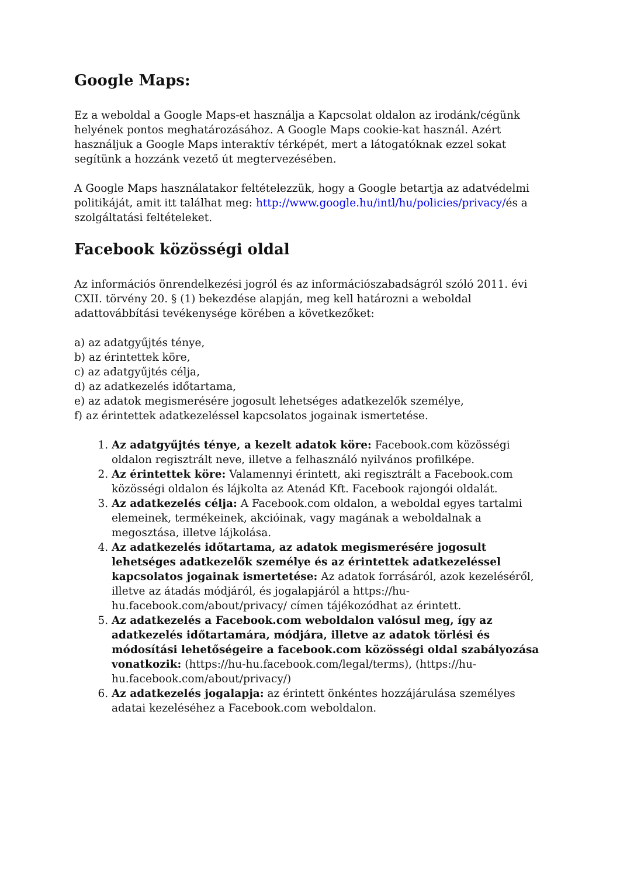Google Maps:
Ez a weboldal a Google Maps-et használja a Kapcsolat oldalon az irodánk/cégünk helyének pontos meghatározásához. A Google Maps cookie-kat használ. Azért használjuk a Google Maps interaktív térképét, mert a látogatóknak ezzel sokat segítünk a hozzánk vezető út megtervezésében.
A Google Maps használatakor feltételezzük, hogy a Google betartja az adatvédelmi politikáját, amit itt találhat meg: http://www.google.hu/intl/hu/policies/privacy/és a szolgáltatási feltételeket.
Facebook közösségi oldal
Az információs önrendelkezési jogról és az információszabadságról szóló 2011. évi CXII. törvény 20. § (1) bekezdése alapján, meg kell határozni a weboldal adattovábbítási tevékenysége körében a következőket:
a) az adatgyűjtés ténye,
b) az érintettek köre,
c) az adatgyűjtés célja,
d) az adatkezelés időtartama,
e) az adatok megismerésére jogosult lehetséges adatkezelők személye,
f) az érintettek adatkezeléssel kapcsolatos jogainak ismertetése.
1. Az adatgyűjtés ténye, a kezelt adatok köre: Facebook.com közösségi oldalon regisztrált neve, illetve a felhasználó nyilvános profilképe.
2. Az érintettek köre: Valamennyi érintett, aki regisztrált a Facebook.com közösségi oldalon és lájkolta az Atenád Kft. Facebook rajongói oldalát.
3. Az adatkezelés célja: A Facebook.com oldalon, a weboldal egyes tartalmi elemeinek, termékeinek, akcióinak, vagy magának a weboldalnak a megosztása, illetve lájkolása.
4. Az adatkezelés időtartama, az adatok megismerésére jogosult lehetséges adatkezelők személye és az érintettek adatkezeléssel kapcsolatos jogainak ismertetése: Az adatok forrásáról, azok kezeléséről, illetve az átadás módjáról, és jogalapjáról a https://hu-hu.facebook.com/about/privacy/ címen tájékozódhat az érintett.
5. Az adatkezelés a Facebook.com weboldalon valósul meg, így az adatkezelés időtartamára, módjára, illetve az adatok törlési és módosítási lehetőségeire a facebook.com közösségi oldal szabályozása vonatkozik: (https://hu-hu.facebook.com/legal/terms), (https://hu-hu.facebook.com/about/privacy/)
6. Az adatkezelés jogalapja: az érintett önkéntes hozzájárulása személyes adatai kezeléséhez a Facebook.com weboldalon.